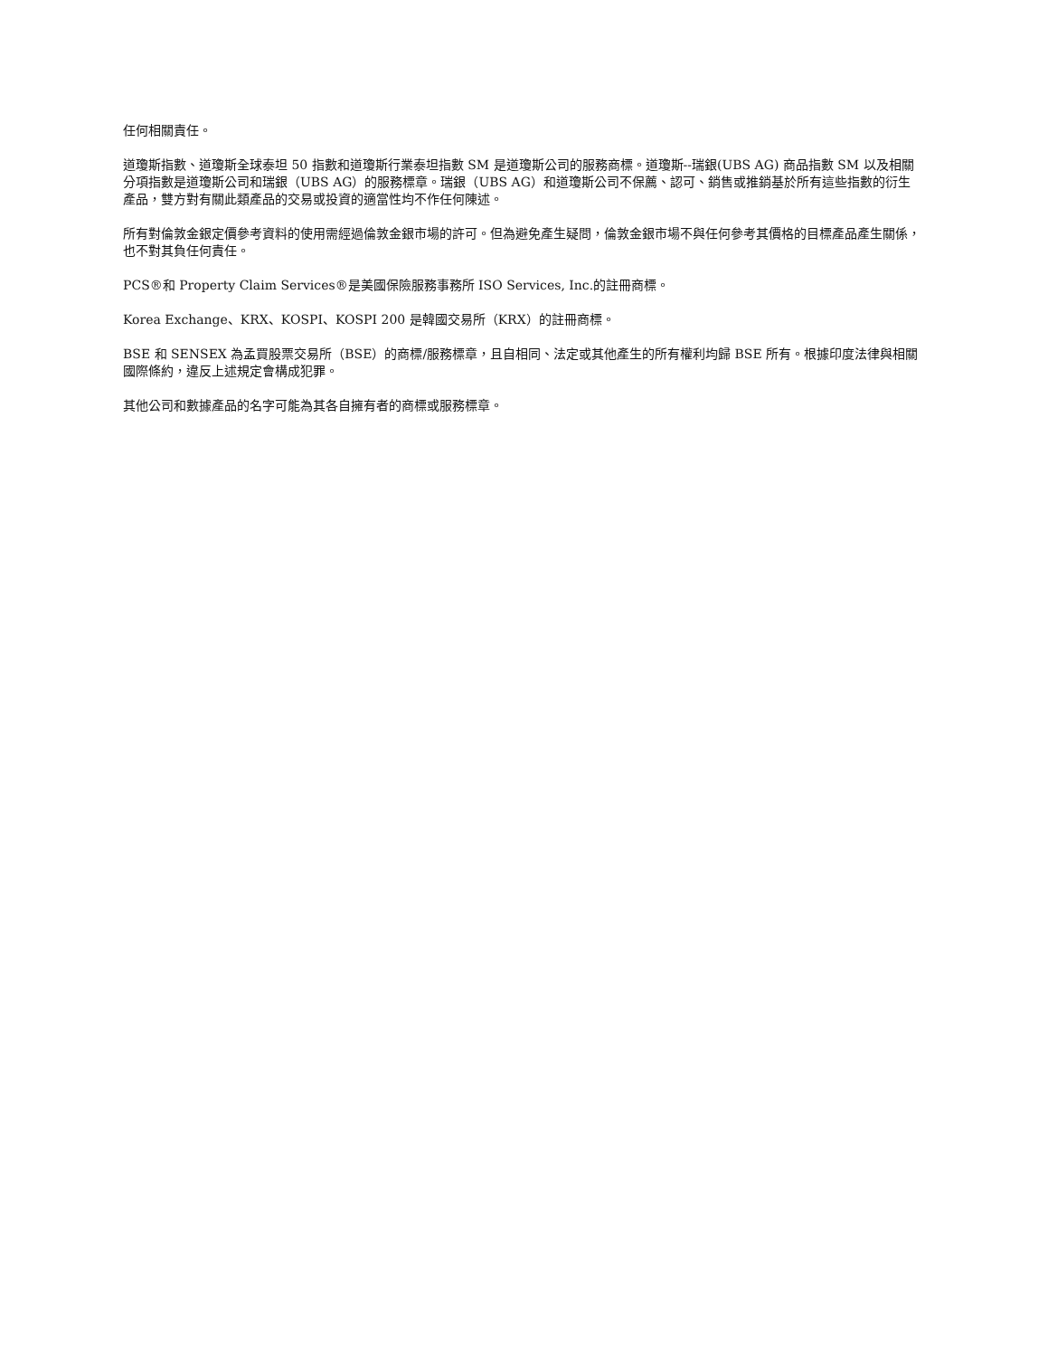任何相關責任。
道瓊斯指數、道瓊斯全球泰坦 50 指數和道瓊斯行業泰坦指數 SM 是道瓊斯公司的服務商標。道瓊斯--瑞銀(UBS AG) 商品指數 SM 以及相關分項指數是道瓊斯公司和瑞銀（UBS AG）的服務標章。瑞銀（UBS AG）和道瓊斯公司不保薦、認可、銷售或推銷基於所有這些指數的衍生產品，雙方對有關此類產品的交易或投資的適當性均不作任何陳述。
所有對倫敦金銀定價參考資料的使用需經過倫敦金銀市場的許可。但為避免產生疑問，倫敦金銀市場不與任何參考其價格的目標產品產生關係，也不對其負任何責任。
PCS®和 Property Claim Services®是美國保險服務事務所 ISO Services, Inc.的註冊商標。
Korea Exchange、KRX、KOSPI、KOSPI 200 是韓國交易所（KRX）的註冊商標。
BSE 和 SENSEX 為孟買股票交易所（BSE）的商標/服務標章，且自相同、法定或其他產生的所有權利均歸 BSE 所有。根據印度法律與相關國際條約，違反上述規定會構成犯罪。
其他公司和數據產品的名字可能為其各自擁有者的商標或服務標章。